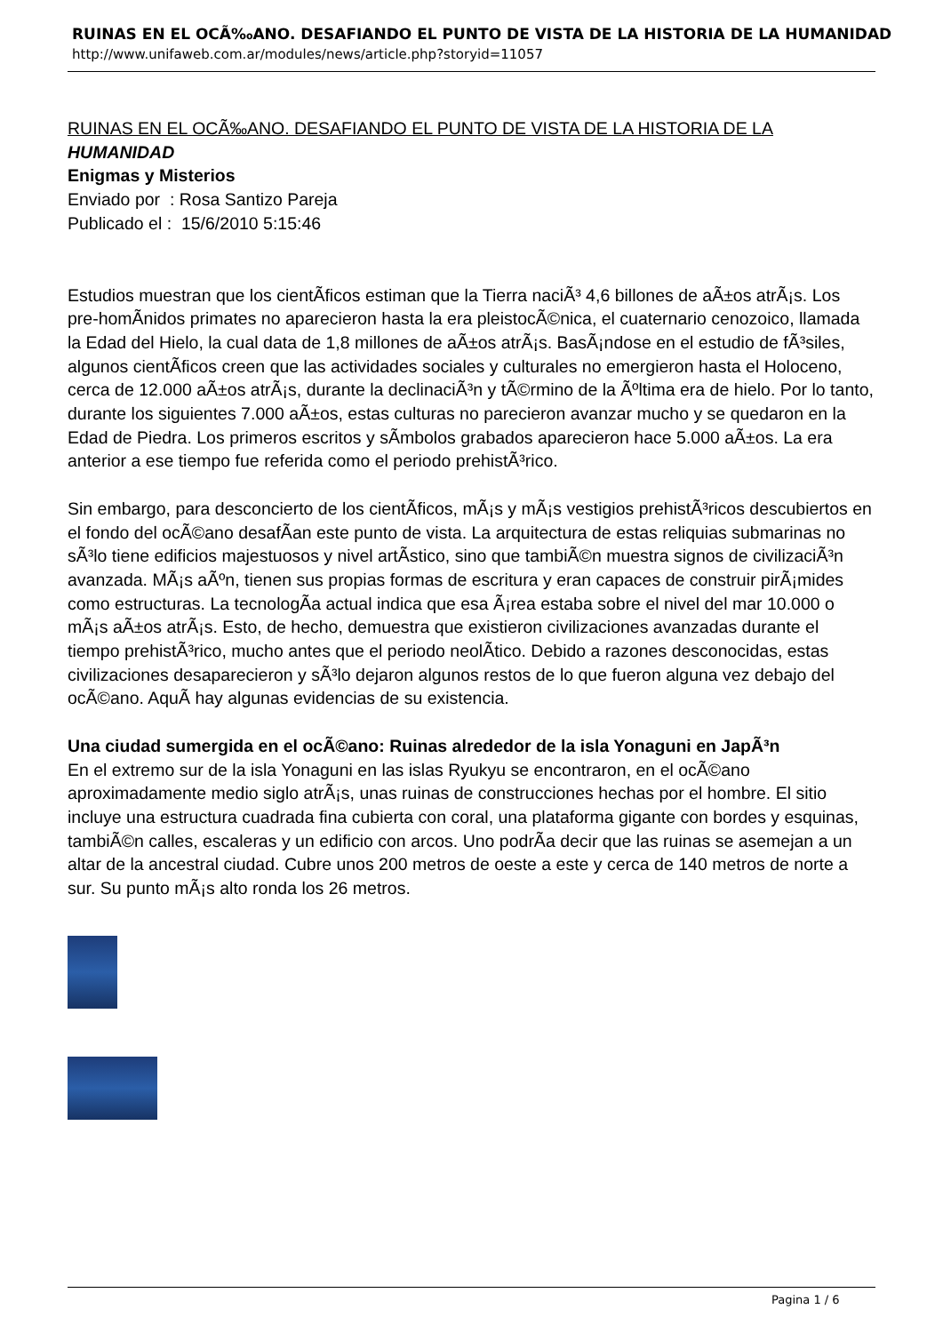RUINAS EN EL OCÃ‰ANO. DESAFIANDO EL PUNTO DE VISTA DE LA HISTORIA DE LA HUMANIDAD
http://www.unifaweb.com.ar/modules/news/article.php?storyid=11057
RUINAS EN EL OCÃ‰ANO. DESAFIANDO EL PUNTO DE VISTA DE LA HISTORIA DE LA
HUMANIDAD
Enigmas y Misterios
Enviado por : Rosa Santizo Pareja
Publicado el : 15/6/2010 5:15:46
Estudios muestran que los cientÃ­ficos estiman que la Tierra naciÃ³ 4,6 billones de aÃ±os atrÃ¡s. Los pre-homÃ­nidos primates no aparecieron hasta la era pleistocÃ©nica, el cuaternario cenozoico, llamada la Edad del Hielo, la cual data de 1,8 millones de aÃ±os atrÃ¡s. BasÃ¡ndose en el estudio de fÃ³siles, algunos cientÃ­ficos creen que las actividades sociales y culturales no emergieron hasta el Holoceno, cerca de 12.000 aÃ±os atrÃ¡s, durante la declinaciÃ³n y tÃ©rmino de la Ãºltima era de hielo. Por lo tanto, durante los siguientes 7.000 aÃ±os, estas culturas no parecieron avanzar mucho y se quedaron en la Edad de Piedra. Los primeros escritos y sÃ­mbolos grabados aparecieron hace 5.000 aÃ±os. La era anterior a ese tiempo fue referida como el periodo prehistÃ³rico.
Sin embargo, para desconcierto de los cientÃ­ficos, mÃ¡s y mÃ¡s vestigios prehistÃ³ricos descubiertos en el fondo del ocÃ©ano desafÃ­an este punto de vista. La arquitectura de estas reliquias submarinas no sÃ³lo tiene edificios majestuosos y nivel artÃ­stico, sino que tambiÃ©n muestra signos de civilizaciÃ³n avanzada. MÃ¡s aÃºn, tienen sus propias formas de escritura y eran capaces de construir pirÃ¡mides como estructuras. La tecnologÃ­a actual indica que esa Ã¡rea estaba sobre el nivel del mar 10.000 o mÃ¡s aÃ±os atrÃ¡s. Esto, de hecho, demuestra que existieron civilizaciones avanzadas durante el tiempo prehistÃ³rico, mucho antes que el periodo neolÃ­tico. Debido a razones desconocidas, estas civilizaciones desaparecieron y sÃ³lo dejaron algunos restos de lo que fueron alguna vez debajo del ocÃ©ano. AquÃ­ hay algunas evidencias de su existencia.
Una ciudad sumergida en el ocÃ©ano: Ruinas alrededor de la isla Yonaguni en JapÃ³n
En el extremo sur de la isla Yonaguni en las islas Ryukyu se encontraron, en el ocÃ©ano aproximadamente medio siglo atrÃ¡s, unas ruinas de construcciones hechas por el hombre. El sitio incluye una estructura cuadrada fina cubierta con coral, una plataforma gigante con bordes y esquinas, tambiÃ©n calles, escaleras y un edificio con arcos. Uno podrÃ­a decir que las ruinas se asemejan a un altar de la ancestral ciudad. Cubre unos 200 metros de oeste a este y cerca de 140 metros de norte a sur. Su punto mÃ¡s alto ronda los 26 metros.
Pagina 1 / 6